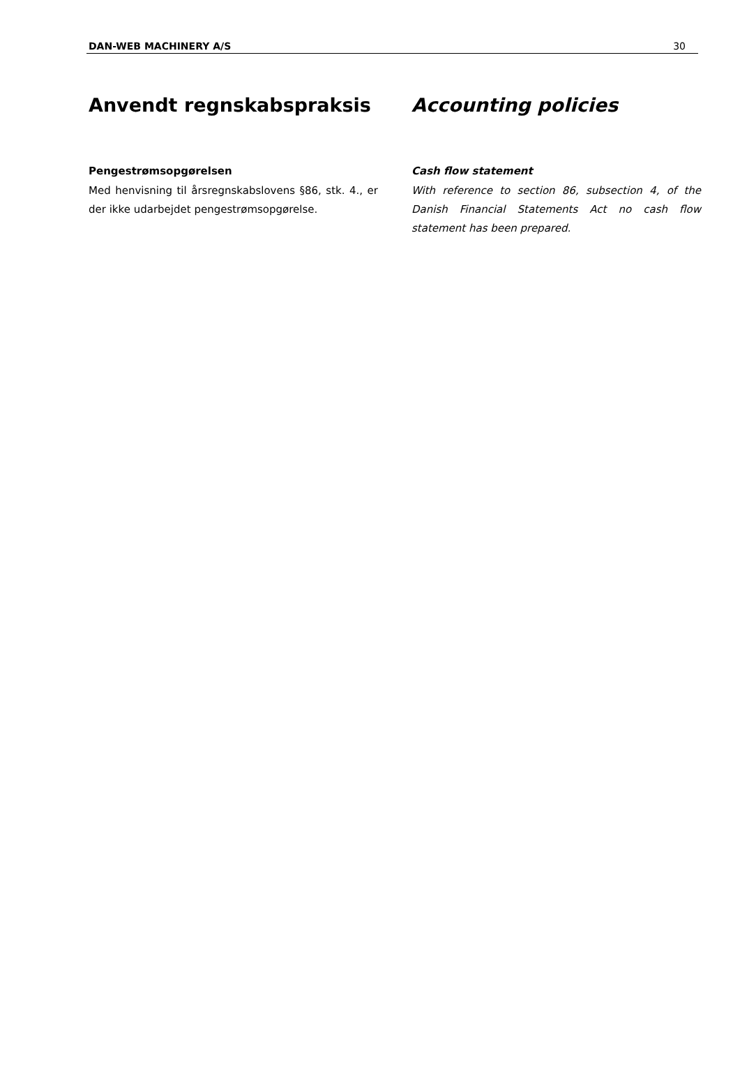DAN-WEB MACHINERY A/S 30
Anvendt regnskabspraksis
Pengestrømsopgørelsen
Med henvisning til årsregnskabslovens §86, stk. 4., er der ikke udarbejdet pengestrømsopgørelse.
Accounting policies
Cash flow statement
With reference to section 86, subsection 4, of the Danish Financial Statements Act no cash flow statement has been prepared.